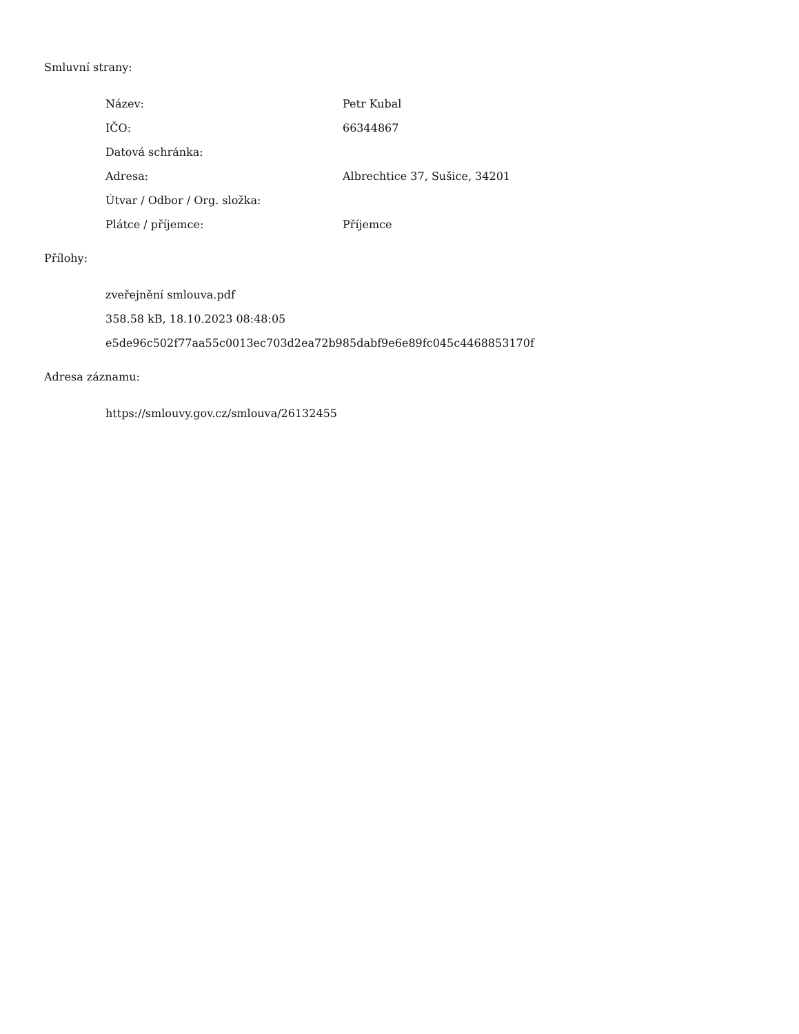Smluvní strany:
| Název: | Petr Kubal |
| IČO: | 66344867 |
| Datová schránka: | |
| Adresa: | Albrechtice 37, Sušice, 34201 |
| Útvar / Odbor / Org. složka: | |
| Plátce / příjemce: | Příjemce |
Přílohy:
zveřejnění smlouva.pdf
358.58 kB, 18.10.2023 08:48:05
e5de96c502f77aa55c0013ec703d2ea72b985dabf9e6e89fc045c4468853170f
Adresa záznamu:
https://smlouvy.gov.cz/smlouva/26132455